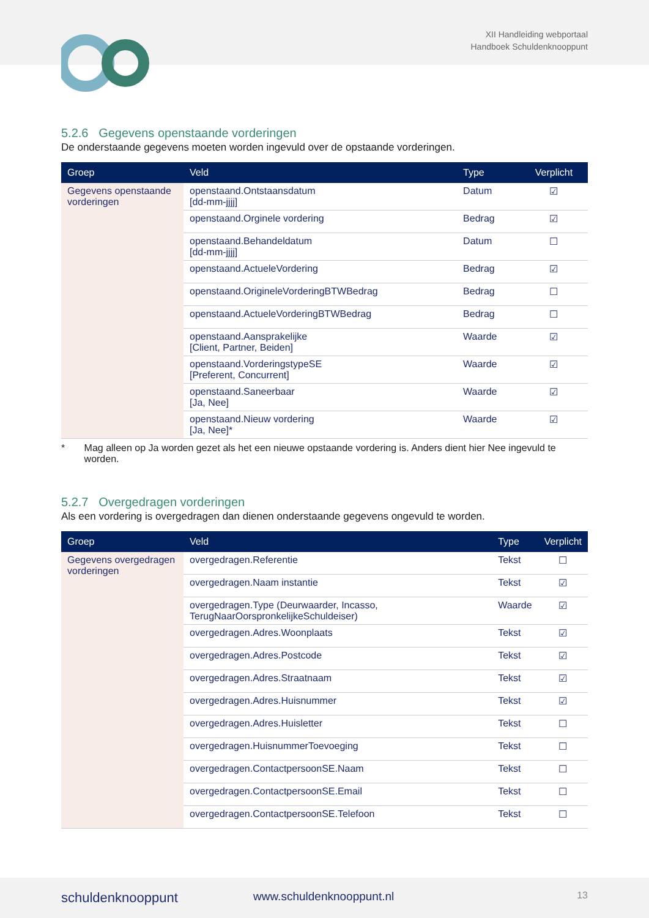XII Handleiding webportaal
Handboek Schuldenknooppunt
5.2.6 Gegevens openstaande vorderingen
De onderstaande gegevens moeten worden ingevuld over de opstaande vorderingen.
| Groep | Veld | Type | Verplicht |
| --- | --- | --- | --- |
| Gegevens openstaande vorderingen | openstaand.Ontstaansdatum [dd-mm-jjjj] | Datum | ☑ |
| | openstaand.Orginele vordering | Bedrag | ☑ |
| | openstaand.Behandeldatum [dd-mm-jjjj] | Datum | ☐ |
| | openstaand.ActueleVordering | Bedrag | ☑ |
| | openstaand.OrigineleVorderingBTWBedrag | Bedrag | ☐ |
| | openstaand.ActueleVorderingBTWBedrag | Bedrag | ☐ |
| | openstaand.Aansprakelijke [Client, Partner, Beiden] | Waarde | ☑ |
| | openstaand.VorderingstypeSE [Preferent, Concurrent] | Waarde | ☑ |
| | openstaand.Saneerbaar [Ja, Nee] | Waarde | ☑ |
| | openstaand.Nieuw vordering [Ja, Nee]* | Waarde | ☑ |
* Mag alleen op Ja worden gezet als het een nieuwe opstaande vordering is. Anders dient hier Nee ingevuld te worden.
5.2.7 Overgedragen vorderingen
Als een vordering is overgedragen dan dienen onderstaande gegevens ongevuld te worden.
| Groep | Veld | Type | Verplicht |
| --- | --- | --- | --- |
| Gegevens overgedragen vorderingen | overgedragen.Referentie | Tekst | ☐ |
| | overgedragen.Naam instantie | Tekst | ☑ |
| | overgedragen.Type (Deurwaarder, Incasso, TerugNaarOorspronkelijkeSchuldeiser) | Waarde | ☑ |
| | overgedragen.Adres.Woonplaats | Tekst | ☑ |
| | overgedragen.Adres.Postcode | Tekst | ☑ |
| | overgedragen.Adres.Straatnaam | Tekst | ☑ |
| | overgedragen.Adres.Huisnummer | Tekst | ☑ |
| | overgedragen.Adres.Huisletter | Tekst | ☐ |
| | overgedragen.HuisnummerToevoeging | Tekst | ☐ |
| | overgedragen.ContactpersoonSE.Naam | Tekst | ☐ |
| | overgedragen.ContactpersoonSE.Email | Tekst | ☐ |
| | overgedragen.ContactpersoonSE.Telefoon | Tekst | ☐ |
schuldenknooppunt www.schuldenknooppunt.nl 13